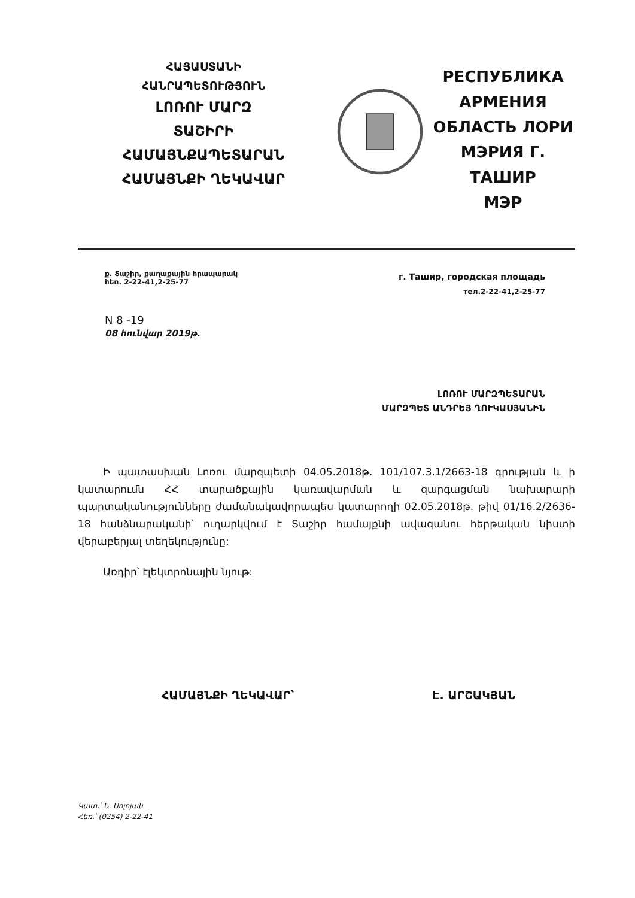ՀԱՅԱՍՏԱՆԻ
ՀԱՆՐԱՊԵՏՈՒԹՅՈՒՆ
ԼՈՌՈՒ ՄԱՐԶ
ՏԱՇԻՐԻ
ՀԱՄԱՅՆՔԱՊԵՏԱՐԱՆ
ՀԱՄԱՅՆՔԻ ՂԵԿԱՎԱՐ
РЕСПУБЛИКА
АРМЕНИЯ
ОБЛАСТЬ ЛОРИ
МЭРИЯ Г. ТАШИР
МЭР
ք. Տաշիր, քաղաքային հրապարակ
հեռ. 2-22-41,2-25-77
г. Ташир, городская площадь
тел.2-22-41,2-25-77
N 8 -19
08 հունվար 2019թ.
ԼՈՌՈՒ ՄԱՐԶՊԵՏԱՐԱՆ
ՄԱՐԶՊԵՏ ԱՆԴՐԵՅ ՂՈՒԿԱՍՅԱՆԻՆ
Ի պատասխան Լոռու մարզպետի 04.05.2018թ. 101/107.3.1/2663-18 գրության և ի կատարումն ՀՀ տարածքային կառավարման և զարգացման նախարարի պարտականությունները ժամանակավորապես կատարողի 02.05.2018թ. թիվ 01/16.2/2636-18 հանձնարականի՝ ուղարկվում է Տաշիր համայքնի ավագանու հերթական նիստի վերաբերյալ տեղեկությունը:
Առդիր՝ էլեկտրոնային նյութ:
ՀԱՄԱՅՆՔԻ ՂԵԿԱՎԱՐ՝ Է. ԱՐՇԱԿՅԱՆ
Կատ.՝ Ն. Սոլոյան
Հեռ.՝ (0254) 2-22-41